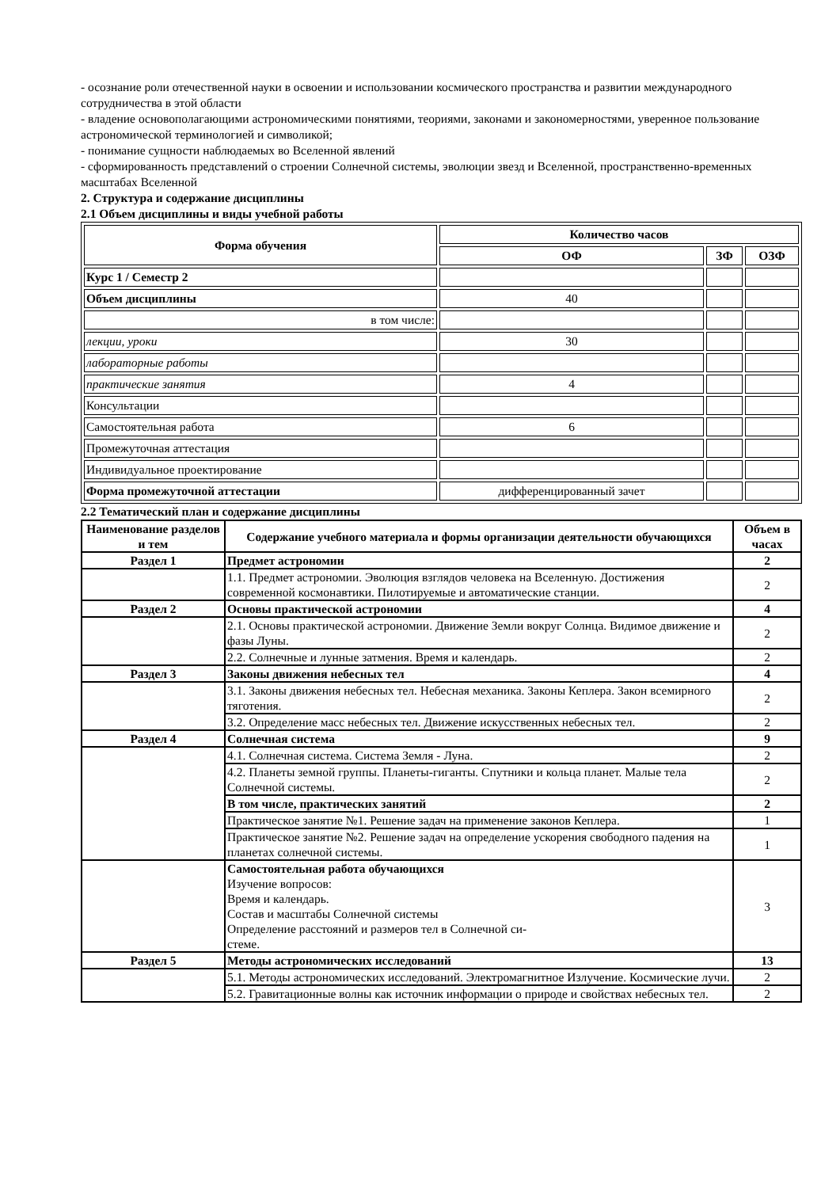- осознание роли отечественной науки в освоении и использовании космического пространства и развитии международного сотрудничества в этой области
- владение основополагающими астрономическими понятиями, теориями, законами и закономерностями, уверенное пользование астрономической терминологией и символикой;
- понимание сущности наблюдаемых во Вселенной явлений
- сформированность представлений о строении Солнечной системы, эволюции звезд и Вселенной, пространственно-временных масштабах Вселенной
2. Структура и содержание дисциплины
2.1 Объем дисциплины и виды учебной работы
| Форма обучения | Количество часов | | |
| | ОФ | ЗФ | ОЗФ |
| Курс 1 / Семестр 2 | | | |
| Объем дисциплины | 40 | | |
| в том числе: | | | |
| лекции, уроки | 30 | | |
| лабораторные работы | | | |
| практические занятия | 4 | | |
| Консультации | | | |
| Самостоятельная работа | 6 | | |
| Промежуточная аттестация | | | |
| Индивидуальное проектирование | | | |
| Форма промежуточной аттестации | дифференцированный зачет | | |
2.2 Тематический план и содержание дисциплины
| Наименование разделов и тем | Содержание учебного материала и формы организации деятельности обучающихся | Объем в часах |
| Раздел 1 | Предмет астрономии | 2 |
| | 1.1. Предмет астрономии. Эволюция взглядов человека на Вселенную. Достижения современной космонавтики. Пилотируемые и автоматические станции. | 2 |
| Раздел 2 | Основы практической астрономии | 4 |
| | 2.1. Основы практической астрономии. Движение Земли вокруг Солнца. Видимое движение и фазы Луны. | 2 |
| | 2.2. Солнечные и лунные затмения. Время и календарь. | 2 |
| Раздел 3 | Законы движения небесных тел | 4 |
| | 3.1. Законы движения небесных тел. Небесная механика. Законы Кеплера. Закон всемирного тяготения. | 2 |
| | 3.2. Определение масс небесных тел. Движение искусственных небесных тел. | 2 |
| Раздел 4 | Солнечная система | 9 |
| | 4.1. Солнечная система. Система Земля - Луна. | 2 |
| | 4.2. Планеты земной группы. Планеты-гиганты. Спутники и кольца планет. Малые тела Солнечной системы. | 2 |
| | В том числе, практических занятий | 2 |
| | Практическое занятие №1. Решение задач на применение законов Кеплера. | 1 |
| | Практическое занятие №2. Решение задач на определение ускорения свободного падения на планетах солнечной системы. | 1 |
| | Самостоятельная работа обучающихся Изучение вопросов: Время и календарь. Состав и масштабы Солнечной системы Определение расстояний и размеров тел в Солнечной си- стеме. | 3 |
| Раздел 5 | Методы астрономических исследований | 13 |
| | 5.1. Методы астрономических исследований. Электромагнитное Излучение. Космические лучи. | 2 |
| | 5.2. Гравитационные волны как источник информации о природе и свойствах небесных тел. | 2 |